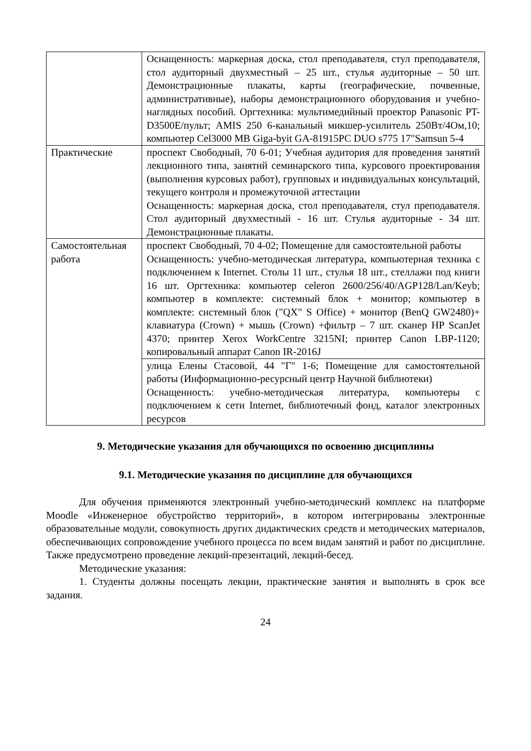| | Оснащенность: маркерная доска, стол преподавателя, стул преподавателя, стол аудиторный двухместный – 25 шт., стулья аудиторные – 50 шт. Демонстрационные плакаты, карты (географические, почвенные, административные), наборы демонстрационного оборудования и учебно-наглядных пособий. Оргтехника: мультимедийный проектор Panasonic PT-D3500E/пульт; AMIS 250 6-канальный микшер-усилитель 250Вт/4Ом,10; компьютер Cel3000 MB Giga-byit GA-81915PC DUO s775 17"Samsun 5-4 |
| Практические | проспект Свободный, 70 6-01; Учебная аудитория для проведения занятий лекционного типа, занятий семинарского типа, курсового проектирования (выполнения курсовых работ), групповых и индивидуальных консультаций, текущего контроля и промежуточной аттестации Оснащенность: маркерная доска, стол преподавателя, стул преподавателя. Стол аудиторный двухместный - 16 шт. Стулья аудиторные - 34 шт. Демонстрационные плакаты. |
| Самостоятельная работа | проспект Свободный, 70 4-02; Помещение для самостоятельной работы Оснащенность: учебно-методическая литература, компьютерная техника с подключением к Internet. Столы 11 шт., стулья 18 шт., стеллажи под книги 16 шт. Оргтехника: компьютер celeron 2600/256/40/AGP128/Lan/Keyb; компьютер в комплекте: системный блок + монитор; компьютер в комплекте: системный блок ("QX" S Office) + монитор (BenQ GW2480)+ клавиатура (Crown) + мышь (Crown) +фильтр – 7 шт. сканер HP ScanJet 4370; принтер Xerox WorkCentre 3215NI; принтер Canon LBP-1120; копировальный аппарат Canon IR-2016J |
| | улица Елены Стасовой, 44 "Г" 1-6; Помещение для самостоятельной работы (Информационно-ресурсный центр Научной библиотеки) Оснащенность: учебно-методическая литература, компьютеры с подключением к сети Internet, библиотечный фонд, каталог электронных ресурсов |
9. Методические указания для обучающихся по освоению дисциплины
9.1. Методические указания по дисциплине для обучающихся
Для обучения применяются электронный учебно-методический комплекс на платформе Moodle «Инженерное обустройство территорий», в котором интегрированы электронные образовательные модули, совокупность других дидактических средств и методических материалов, обеспечивающих сопровождение учебного процесса по всем видам занятий и работ по дисциплине. Также предусмотрено проведение лекций-презентаций, лекций-бесед.
Методические указания:
1. Студенты должны посещать лекции, практические занятия и выполнять в срок все задания.
24